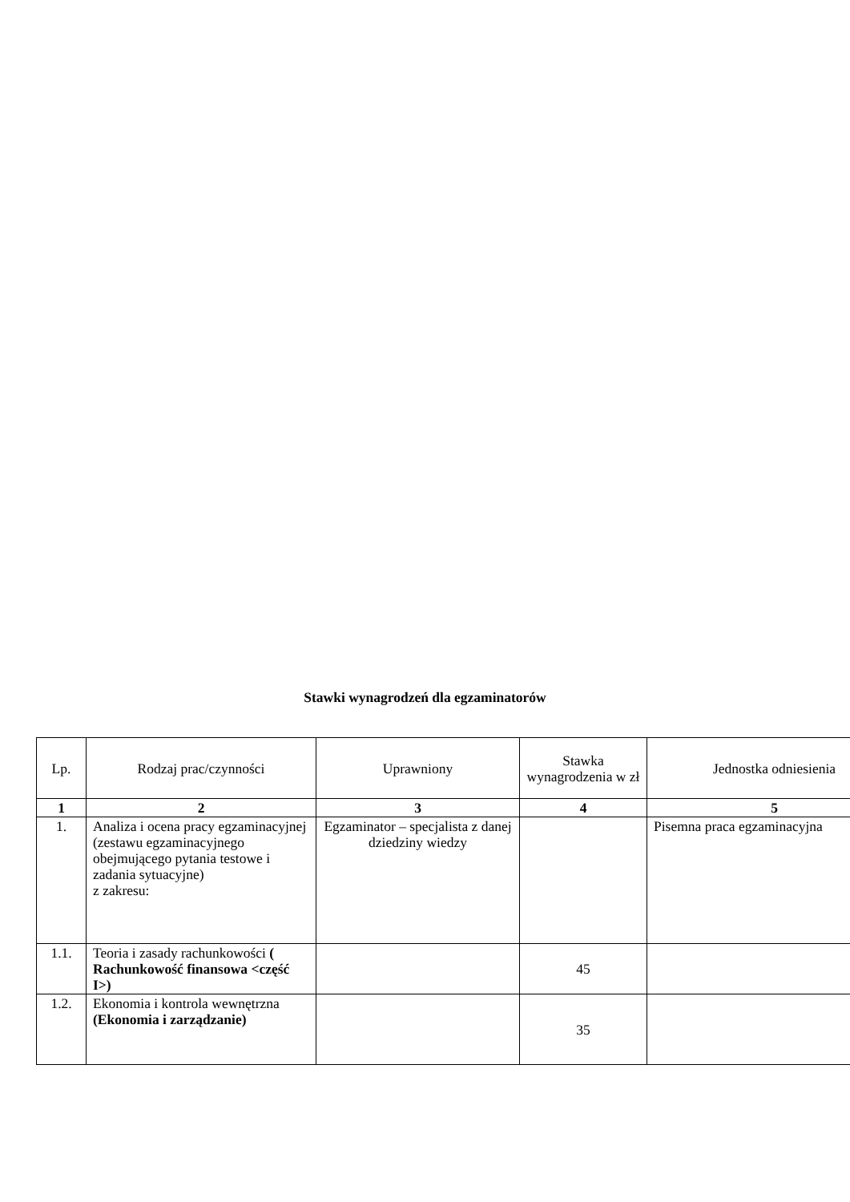Stawki wynagrodzeń dla egzaminatorów
| Lp. | Rodzaj prac/czynności | Uprawniony | Stawka wynagrodzenia w zł | Jednostka odniesienia |
| --- | --- | --- | --- | --- |
| 1 | 2 | 3 | 4 | 5 |
| 1. | Analiza i ocena pracy egzaminacyjnej (zestawu egzaminacyjnego obejmującego pytania testowe i zadania sytuacyjne) z zakresu: | Egzaminator – specjalista z danej dziedziny wiedzy | | Pisemna praca egzaminacyjna |
| 1.1. | Teoria i zasady rachunkowości ( Rachunkowość finansowa <część I>) | | 45 | |
| 1.2. | Ekonomia i kontrola wewnętrzna (Ekonomia i zarządzanie) | | 35 | |